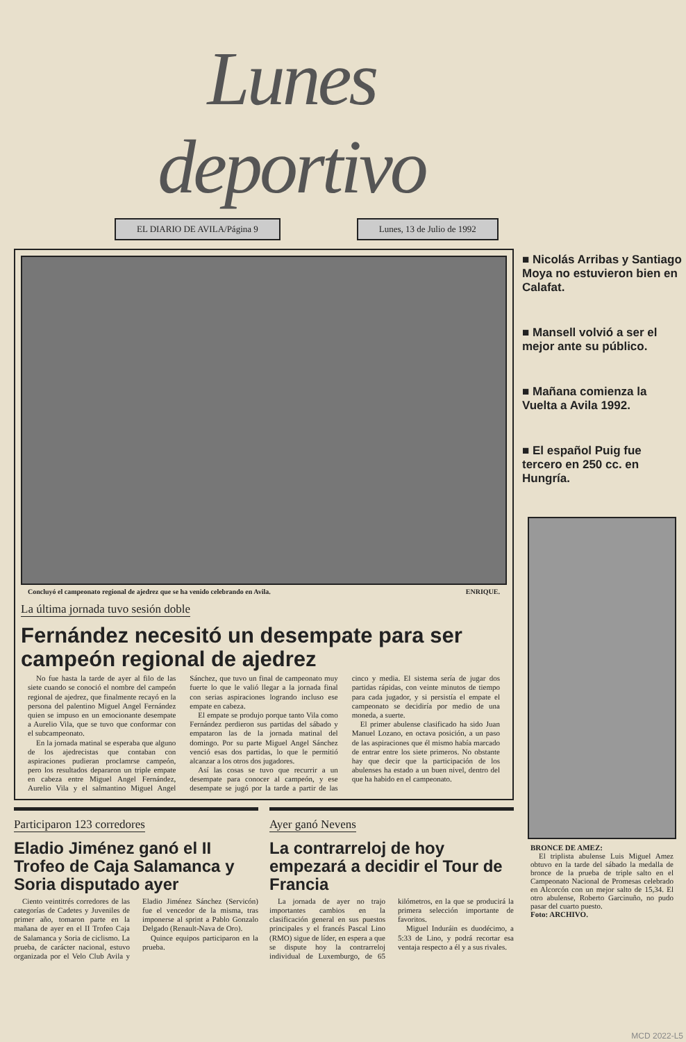Lunes deportivo
EL DIARIO DE AVILA/Página 9 Lunes, 13 de Julio de 1992
Concluyó el campeonato regional de ajedrez que se ha venido celebrando en Avila. ENRIQUE.
La última jornada tuvo sesión doble
Fernández necesitó un desempate para ser campeón regional de ajedrez
No fue hasta la tarde de ayer al filo de las siete cuando se conoció el nombre del campeón regional de ajedrez, que finalmente recayó en la persona del palentino Miguel Angel Fernández quien se impuso en un emocionante desempate a Aurelio Vila, que se tuvo que conformar con el subcampeonato.
En la jornada matinal se esperaba que alguno de los ajedrecistas que contaban con aspiraciones pudieran proclamrse campeón, pero los resultados depararon un triple empate en cabeza entre Miguel Angel Fernández, Aurelio Vila y el salmantino Miguel Angel Sánchez, que tuvo un final de campeonato muy fuerte lo que le valió llegar a la jornada final con serias aspiraciones logrando incluso ese empate en cabeza.
El empate se produjo porque tanto Vila como Fernández perdieron sus partidas del sábado y empataron las de la jornada matinal del domingo. Por su parte Miguel Angel Sánchez venció esas dos partidas, lo que le permitió alcanzar a los otros dos jugadores.
Así las cosas se tuvo que recurrir a un desempate para conocer al campeón, y ese desempate se jugó por la tarde a partir de las cinco y media. El sistema sería de jugar dos partidas rápidas, con veinte minutos de tiempo para cada jugador, y si persistía el empate el campeonato se decidiría por medio de una moneda, a suerte.
El primer abulense clasificado ha sido Juan Manuel Lozano, en octava posición, a un paso de las aspiraciones que él mismo había marcado de entrar entre los siete primeros. No obstante hay que decir que la participación de los abulenses ha estado a un buen nivel, dentro del que ha habido en el campeonato.
Participaron 123 corredores
Eladio Jiménez ganó el II Trofeo de Caja Salamanca y Soria disputado ayer
Ciento veintitrés corredores de las categorías de Cadetes y Juveniles de primer año, tomaron parte en la mañana de ayer en el II Trofeo Caja de Salamanca y Soria de ciclismo. La prueba, de carácter nacional, estuvo organizada por el Velo Club Avila y Eladio Jiménez Sánchez (Servicón) fue el vencedor de la misma, tras imponerse al sprint a Pablo Gonzalo Delgado (Renault-Nava de Oro).
Quince equipos participaron en la prueba.
Ayer ganó Nevens
La contrarreloj de hoy empezará a decidir el Tour de Francia
La jornada de ayer no trajo importantes cambios en la clasificación general en sus puestos principales y el francés Pascal Lino (RMO) sigue de líder, en espera a que se dispute hoy la contrarreloj individual de Luxemburgo, de 65 kilómetros, en la que se producirá la primera selección importante de favoritos.
Miguel Induráin es duodécimo, a 5:33 de Lino, y podrá recortar esa ventaja respecto a él y a sus rivales.
■ Nicolás Arribas y Santiago Moya no estuvieron bien en Calafat.
■ Mansell volvió a ser el mejor ante su público.
■ Mañana comienza la Vuelta a Avila 1992.
■ El español Puig fue tercero en 250 cc. en Hungría.
BRONCE DE AMEZ:
El triplista abulense Luis Miguel Amez obtuvo en la tarde del sábado la medalla de bronce de la prueba de triple salto en el Campeonato Nacional de Promesas celebrado en Alcorcón con un mejor salto de 15,34. El otro abulense, Roberto Garcinuño, no pudo pasar del cuarto puesto.
Foto: ARCHIVO.
MCD 2022-L5